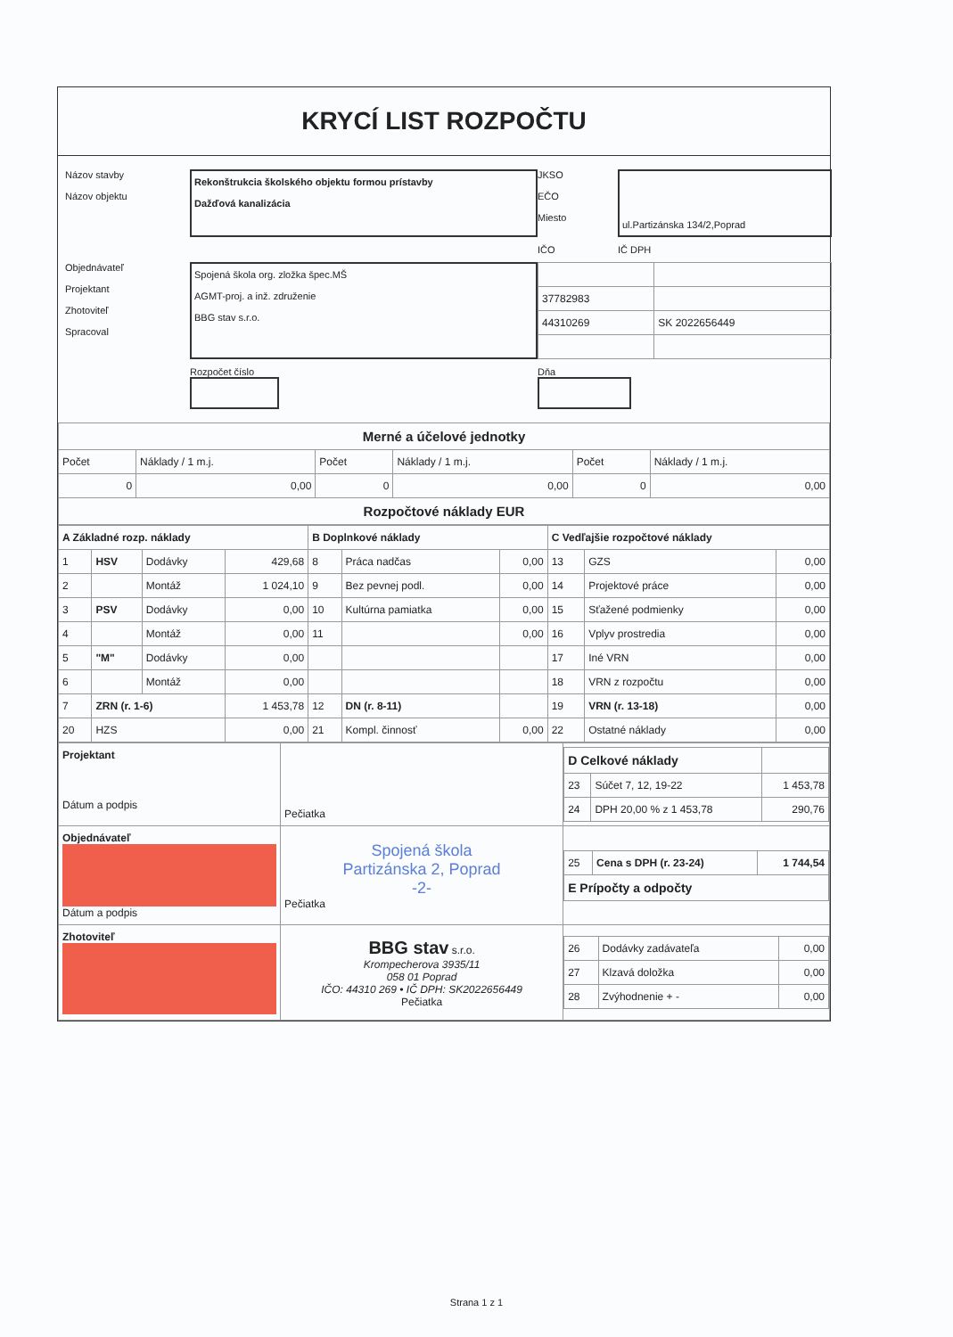KRYCÍ LIST ROZPOČTU
Názov stavby
Názov objektu
Rekonštrukcia školského objektu formou prístavby
Dažďová kanalizácia
JKSO
EČO
Miesto
ul.Partizánska 134/2,Poprad
IČO
IČ DPH
Objednávateľ
Projektant
Zhotoviteľ
Spracoval
Spojená škola org. zložka špec.MŠ
AGMT-proj. a inž. združenie
BBG stav s.r.o.
| 37782983 | |
| 44310269 | SK 2022656449 |
Rozpočet číslo
Dňa
| Merné a účelové jednotky | | | | | |
| Počet | Náklady / 1 m.j. | Počet | Náklady / 1 m.j. | Počet | Náklady / 1 m.j. |
| 0 | 0,00 | 0 | 0,00 | 0 | 0,00 |
| Rozpočtové náklady EUR | | | | | |
| A Základné rozp. náklady | | | | B Doplnkové náklady | | | C Vedľajšie rozpočtové náklady | | |
| --- | --- | --- | --- | --- | --- | --- | --- | --- | --- |
| 1 | HSV | Dodávky | 429,68 | 8 | Práca nadčas | 0,00 | 13 | GZS | 0,00 |
| 2 | | Montáž | 1 024,10 | 9 | Bez pevnej podl. | 0,00 | 14 | Projektové práce | 0,00 |
| 3 | PSV | Dodávky | 0,00 | 10 | Kultúrna pamiatka | 0,00 | 15 | Sťažené podmienky | 0,00 |
| 4 | | Montáž | 0,00 | 11 | | 0,00 | 16 | Vplyv prostredia | 0,00 |
| 5 | "M" | Dodávky | 0,00 | | | | 17 | Iné VRN | 0,00 |
| 6 | | Montáž | 0,00 | | | | 18 | VRN z rozpočtu | 0,00 |
| 7 | ZRN (r. 1-6) | | 1 453,78 | 12 | DN (r. 8-11) | | 19 | VRN (r. 13-18) | 0,00 |
| 20 | HZS | | 0,00 | 21 | Kompl. činnosť | 0,00 | 22 | Ostatné náklady | 0,00 |
| Projektant Dátum a podpis | Pečiatka | / D Celkové náklady / / / / 23 / Súčet 7, 12, 19-22 / 1 453,78 / / 24 / DPH 20,00 % z 1 453,78 / 290,76 / |
| Objednávateľ Dátum a podpis | Spojená škola Partizánska 2, Poprad -2- Pečiatka | / 25 / Cena s DPH (r. 23-24) / 1 744,54 / / E Prípočty a odpočty / / / |
| Zhotoviteľ | BBG stav s.r.o. Krompecherova 3935/11 058 01 Poprad IČO: 44310 269 • IČ DPH: SK2022656449 Pečiatka | / 26 / Dodávky zadávateľa / 0,00 / / 27 / Klzavá doložka / 0,00 / / 28 / Zvýhodnenie + - / 0,00 / |
Strana 1 z 1